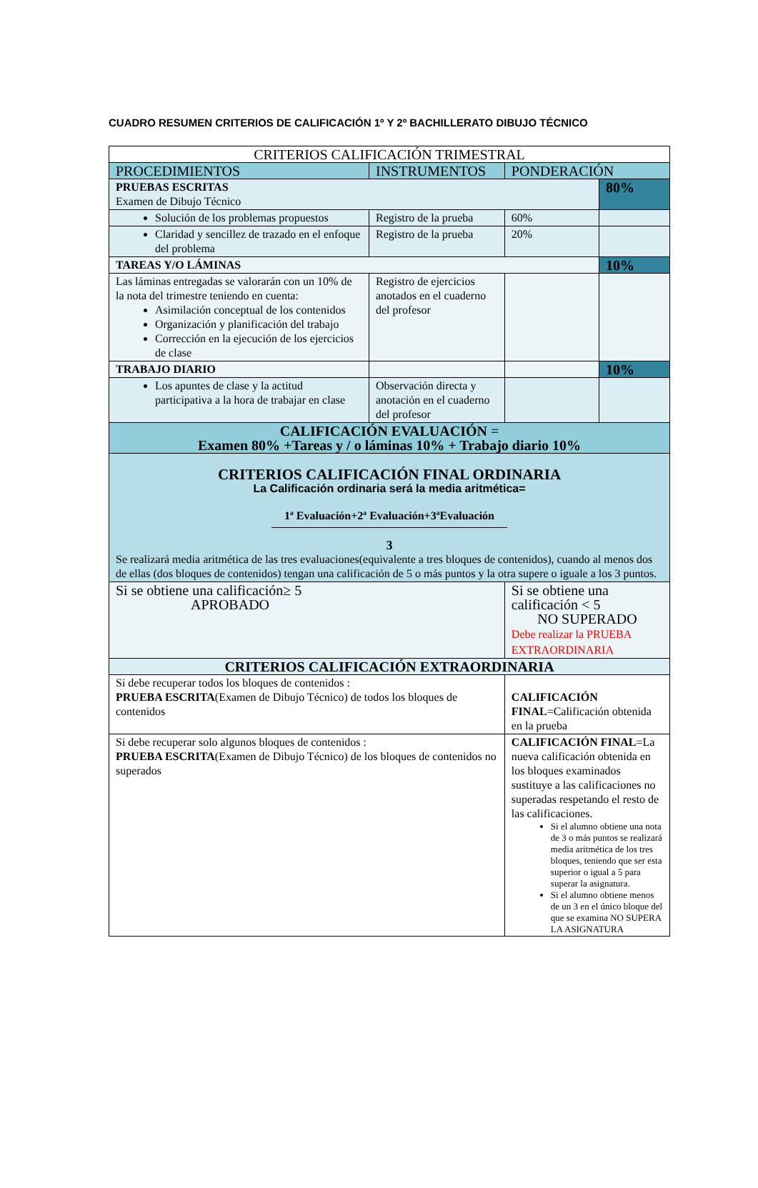CUADRO RESUMEN CRITERIOS DE CALIFICACIÓN 1º Y 2º BACHILLERATO DIBUJO TÉCNICO
| CRITERIOS CALIFICACIÓN TRIMESTRAL | | | | |
| PROCEDIMIENTOS | INSTRUMENTOS | PONDERACIÓN | | |
| PRUEBAS ESCRITAS Examen de Dibujo Técnico | | | | 80% |
| Solución de los problemas propuestos | Registro de la prueba | | 60% | |
| Claridad y sencillez de trazado en el enfoque del problema | Registro de la prueba | | 20% | |
| TAREAS Y/O LÁMINAS | | | | 10% |
| Las láminas entregadas se valorarán con un 10% de la nota del trimestre teniendo en cuenta: Asimilación conceptual de los contenidos Organización y planificación del trabajo Corrección en la ejecución de los ejercicios de clase | Registro de ejercicios anotados en el cuaderno del profesor | | | |
| TRABAJO DIARIO | | | | 10% |
| Los apuntes de clase y la actitud participativa a la hora de trabajar en clase | Observación directa y anotación en el cuaderno del profesor | | | |
| CALIFICACIÓN EVALUACIÓN = Examen 80% +Tareas y / o láminas 10% + Trabajo diario 10% | | | | |
| CRITERIOS CALIFICACIÓN FINAL ORDINARIA La Calificación ordinaria será la media aritmética= 1ª Evaluación+2ª Evaluación+3ªEvaluación 3 Se realizará media aritmética de las tres evaluaciones(equivalente a tres bloques de contenidos), cuando al menos dos de ellas (dos bloques de contenidos) tengan una calificación de 5 o más puntos y la otra supere o iguale a los 3 puntos. | | | | |
| Si se obtiene una calificación≥ 5 APROBADO | | Si se obtiene una calificación < 5 NO SUPERADO Debe realizar la PRUEBA EXTRAORDINARIA | | |
| CRITERIOS CALIFICACIÓN EXTRAORDINARIA | | | | |
| Si debe recuperar todos los bloques de contenidos : PRUEBA ESCRITA (Examen de Dibujo Técnico) de todos los bloques de contenidos | | CALIFICACIÓN FINAL =Calificación obtenida en la prueba | | |
| Si debe recuperar solo algunos bloques de contenidos : PRUEBA ESCRITA (Examen de Dibujo Técnico) de los bloques de contenidos no superados | | CALIFICACIÓN FINAL =La nueva calificación obtenida en los bloques examinados sustituye a las calificaciones no superadas respetando el resto de las calificaciones. Si el alumno obtiene una nota de 3 o más puntos se realizará media aritmética de los tres bloques, teniendo que ser esta superior o igual a 5 para superar la asignatura. Si el alumno obtiene menos de un 3 en el único bloque del que se examina NO SUPERA LA ASIGNATURA | | |